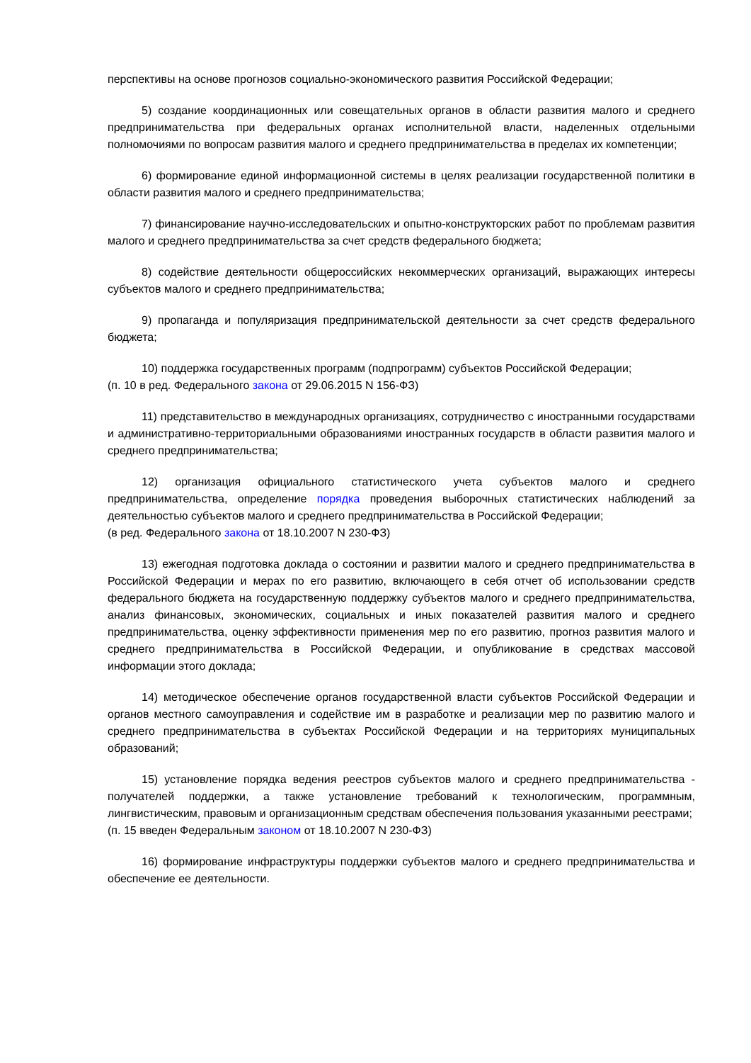перспективы на основе прогнозов социально-экономического развития Российской Федерации;
5) создание координационных или совещательных органов в области развития малого и среднего предпринимательства при федеральных органах исполнительной власти, наделенных отдельными полномочиями по вопросам развития малого и среднего предпринимательства в пределах их компетенции;
6) формирование единой информационной системы в целях реализации государственной политики в области развития малого и среднего предпринимательства;
7) финансирование научно-исследовательских и опытно-конструкторских работ по проблемам развития малого и среднего предпринимательства за счет средств федерального бюджета;
8) содействие деятельности общероссийских некоммерческих организаций, выражающих интересы субъектов малого и среднего предпринимательства;
9) пропаганда и популяризация предпринимательской деятельности за счет средств федерального бюджета;
10) поддержка государственных программ (подпрограмм) субъектов Российской Федерации;
(п. 10 в ред. Федерального закона от 29.06.2015 N 156-ФЗ)
11) представительство в международных организациях, сотрудничество с иностранными государствами и административно-территориальными образованиями иностранных государств в области развития малого и среднего предпринимательства;
12) организация официального статистического учета субъектов малого и среднего предпринимательства, определение порядка проведения выборочных статистических наблюдений за деятельностью субъектов малого и среднего предпринимательства в Российской Федерации;
(в ред. Федерального закона от 18.10.2007 N 230-ФЗ)
13) ежегодная подготовка доклада о состоянии и развитии малого и среднего предпринимательства в Российской Федерации и мерах по его развитию, включающего в себя отчет об использовании средств федерального бюджета на государственную поддержку субъектов малого и среднего предпринимательства, анализ финансовых, экономических, социальных и иных показателей развития малого и среднего предпринимательства, оценку эффективности применения мер по его развитию, прогноз развития малого и среднего предпринимательства в Российской Федерации, и опубликование в средствах массовой информации этого доклада;
14) методическое обеспечение органов государственной власти субъектов Российской Федерации и органов местного самоуправления и содействие им в разработке и реализации мер по развитию малого и среднего предпринимательства в субъектах Российской Федерации и на территориях муниципальных образований;
15) установление порядка ведения реестров субъектов малого и среднего предпринимательства - получателей поддержки, а также установление требований к технологическим, программным, лингвистическим, правовым и организационным средствам обеспечения пользования указанными реестрами;
(п. 15 введен Федеральным законом от 18.10.2007 N 230-ФЗ)
16) формирование инфраструктуры поддержки субъектов малого и среднего предпринимательства и обеспечение ее деятельности.